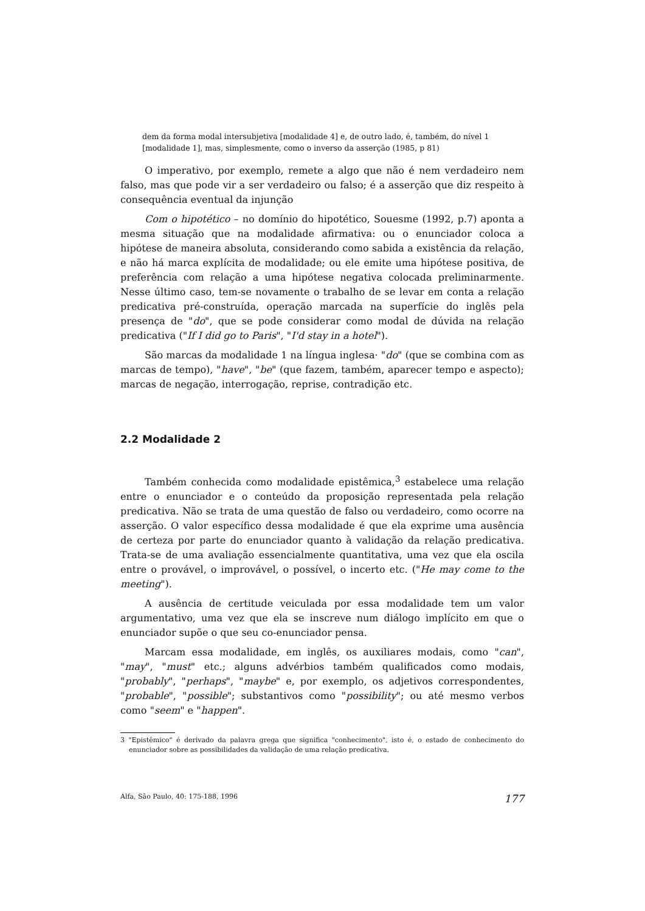dem da forma modal intersubjetiva [modalidade 4] e, de outro lado, é, também, do nível 1 [modalidade 1], mas, simplesmente, como o inverso da asserção (1985, p 81)
O imperativo, por exemplo, remete a algo que não é nem verdadeiro nem falso, mas que pode vir a ser verdadeiro ou falso; é a asserção que diz respeito à consequência eventual da injunção
Com o hipotético – no domínio do hipotético, Souesme (1992, p.7) aponta a mesma situação que na modalidade afirmativa: ou o enunciador coloca a hipótese de maneira absoluta, considerando como sabida a existência da relação, e não há marca explícita de modalidade; ou ele emite uma hipótese positiva, de preferência com relação a uma hipótese negativa colocada preliminarmente. Nesse último caso, tem-se novamente o trabalho de se levar em conta a relação predicativa pré-construída, operação marcada na superfície do inglês pela presença de "do", que se pode considerar como modal de dúvida na relação predicativa ("If I did go to Paris", "I'd stay in a hotel").
São marcas da modalidade 1 na língua inglesa· "do" (que se combina com as marcas de tempo), "have", "be" (que fazem, também, aparecer tempo e aspecto); marcas de negação, interrogação, reprise, contradição etc.
2.2 Modalidade 2
Também conhecida como modalidade epistêmica,<sup>3</sup> estabelece uma relação entre o enunciador e o conteúdo da proposição representada pela relação predicativa. Não se trata de uma questão de falso ou verdadeiro, como ocorre na asserção. O valor específico dessa modalidade é que ela exprime uma ausência de certeza por parte do enunciador quanto à validação da relação predicativa. Trata-se de uma avaliação essencialmente quantitativa, uma vez que ela oscila entre o provável, o improvável, o possível, o incerto etc. ("He may come to the meeting").
A ausência de certitude veiculada por essa modalidade tem um valor argumentativo, uma vez que ela se inscreve num diálogo implícito em que o enunciador supõe o que seu co-enunciador pensa.
Marcam essa modalidade, em inglês, os auxiliares modais, como "can", "may", "must" etc.; alguns advérbios também qualificados como modais, "probably", "perhaps", "maybe" e, por exemplo, os adjetivos correspondentes, "probable", "possible"; substantivos como "possibility"; ou até mesmo verbos como "seem" e "happen".
3 "Epistêmico" é derivado da palavra grega que significa "conhecimento", isto é, o estado de conhecimento do enunciador sobre as possibilidades da validação de uma relação predicativa.
Alfa, São Paulo, 40: 175-188, 1996 177